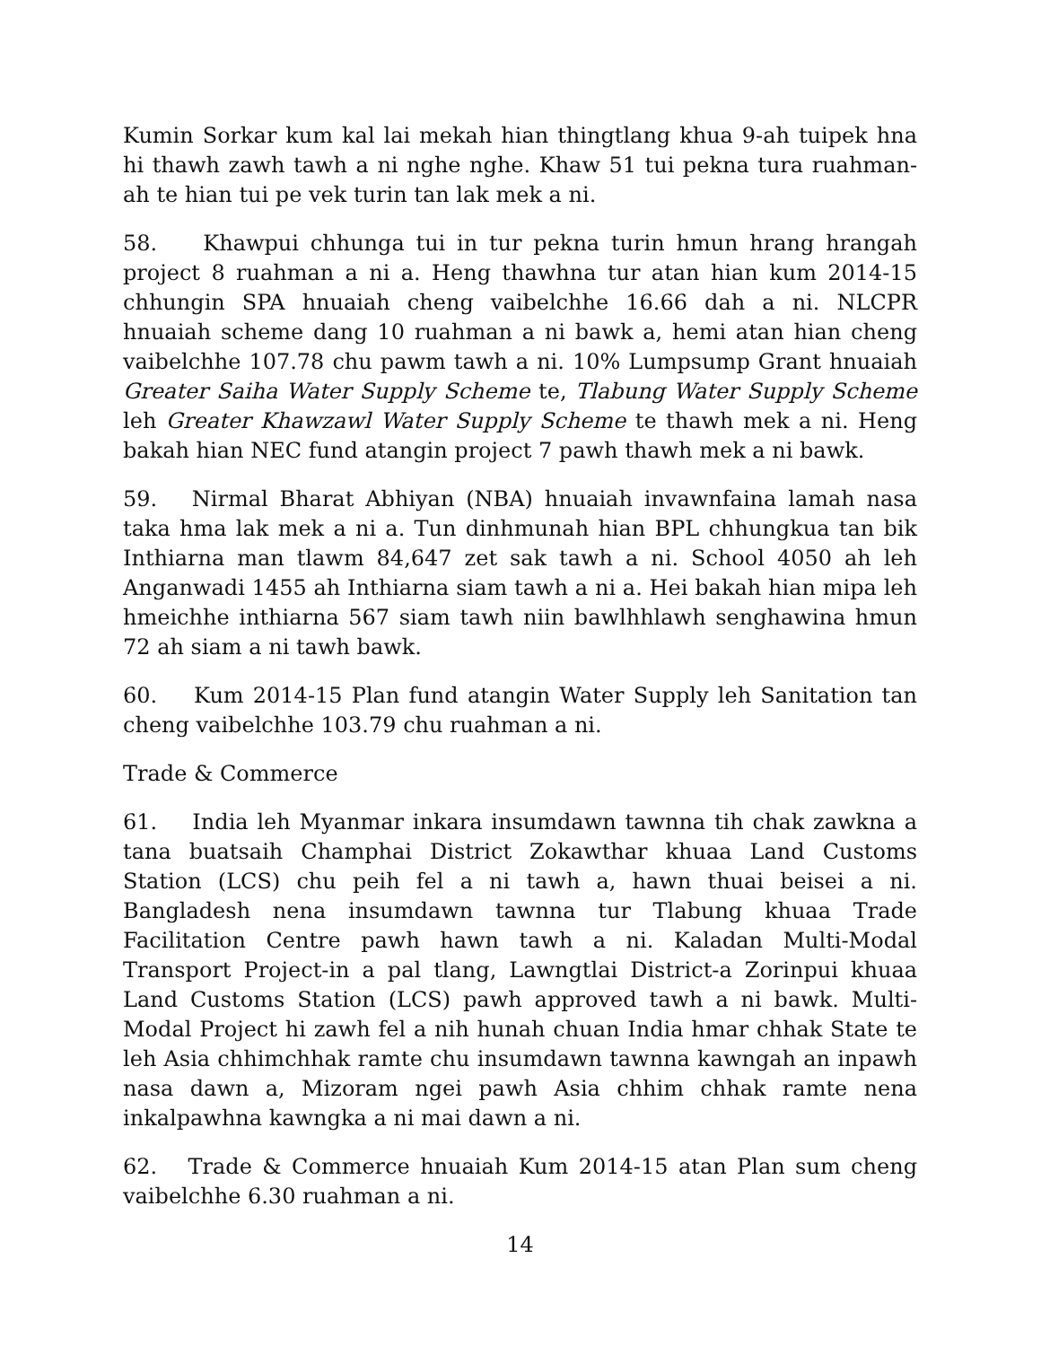Kumin Sorkar kum kal lai mekah hian thingtlang khua 9-ah tuipek hna hi thawh zawh tawh a ni nghe nghe. Khaw 51 tui pekna tura ruahman-ah te hian tui pe vek turin tan lak mek a ni.
58. Khawpui chhunga tui in tur pekna turin hmun hrang hrangah project 8 ruahman a ni a. Heng thawhna tur atan hian kum 2014-15 chhungin SPA hnuaiah cheng vaibelchhe 16.66 dah a ni. NLCPR hnuaiah scheme dang 10 ruahman a ni bawk a, hemi atan hian cheng vaibelchhe 107.78 chu pawm tawh a ni. 10% Lumpsump Grant hnuaiah Greater Saiha Water Supply Scheme te, Tlabung Water Supply Scheme leh Greater Khawzawl Water Supply Scheme te thawh mek a ni. Heng bakah hian NEC fund atangin project 7 pawh thawh mek a ni bawk.
59. Nirmal Bharat Abhiyan (NBA) hnuaiah invawnfaina lamah nasa taka hma lak mek a ni a. Tun dinhmunah hian BPL chhungkua tan bik Inthiarna man tlawm 84,647 zet sak tawh a ni. School 4050 ah leh Anganwadi 1455 ah Inthiarna siam tawh a ni a. Hei bakah hian mipa leh hmeichhe inthiarna 567 siam tawh niin bawlhhlawh senghawina hmun 72 ah siam a ni tawh bawk.
60. Kum 2014-15 Plan fund atangin Water Supply leh Sanitation tan cheng vaibelchhe 103.79 chu ruahman a ni.
Trade & Commerce
61. India leh Myanmar inkara insumdawn tawnna tih chak zawkna a tana buatsaih Champhai District Zokawthar khuaa Land Customs Station (LCS) chu peih fel a ni tawh a, hawn thuai beisei a ni. Bangladesh nena insumdawn tawnna tur Tlabung khuaa Trade Facilitation Centre pawh hawn tawh a ni. Kaladan Multi-Modal Transport Project-in a pal tlang, Lawngtlai District-a Zorinpui khuaa Land Customs Station (LCS) pawh approved tawh a ni bawk. Multi-Modal Project hi zawh fel a nih hunah chuan India hmar chhak State te leh Asia chhimchhak ramte chu insumdawn tawnna kawngah an inpawh nasa dawn a, Mizoram ngei pawh Asia chhim chhak ramte nena inkalpawhna kawngka a ni mai dawn a ni.
62. Trade & Commerce hnuaiah Kum 2014-15 atan Plan sum cheng vaibelchhe 6.30 ruahman a ni.
14